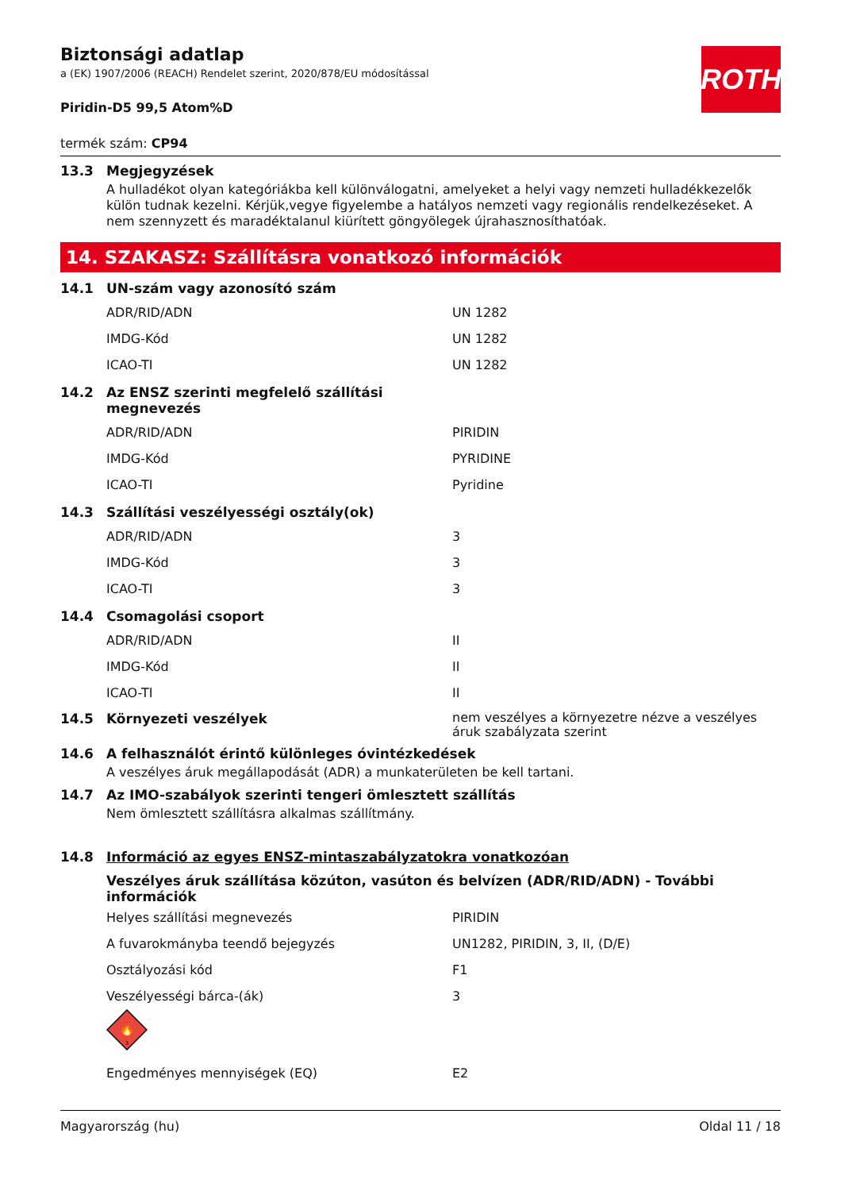ROTH
Biztonsági adatlap
a (EK) 1907/2006 (REACH) Rendelet szerint, 2020/878/EU módosítással
Piridin-D5 99,5 Atom%D
termék szám: CP94
13.3 Megjegyzések
A hulladékot olyan kategóriákba kell különválogatni, amelyeket a helyi vagy nemzeti hulladékkezelők külön tudnak kezelni. Kérjük,vegye figyelembe a hatályos nemzeti vagy regionális rendelkezéseket. A nem szennyzett és maradéktalanul kiürített göngyölegek újrahasznosíthatóak.
14. SZAKASZ: Szállításra vonatkozó információk
14.1 UN-szám vagy azonosító szám
| ADR/RID/ADN | UN 1282 |
| IMDG-Kód | UN 1282 |
| ICAO-TI | UN 1282 |
14.2 Az ENSZ szerinti megfelelő szállítási
megnevezés
| ADR/RID/ADN | PIRIDIN |
| IMDG-Kód | PYRIDINE |
| ICAO-TI | Pyridine |
14.3 Szállítási veszélyességi osztály(ok)
| ADR/RID/ADN | 3 |
| IMDG-Kód | 3 |
| ICAO-TI | 3 |
14.4 Csomagolási csoport
| ADR/RID/ADN | II |
| IMDG-Kód | II |
| ICAO-TI | II |
14.5 Környezeti veszélyek nem veszélyes a környezetre nézve a veszélyes áruk szabályzata szerint
14.6 A felhasználót érintő különleges óvintézkedések
A veszélyes áruk megállapodását (ADR) a munkaterületen be kell tartani.
14.7 Az IMO-szabályok szerinti tengeri ömlesztett szállítás
Nem ömlesztett szállításra alkalmas szállítmány.
14.8 Információ az egyes ENSZ-mintaszabályzatokra vonatkozóan
Veszélyes áruk szállítása közúton, vasúton és belvízen (ADR/RID/ADN) - További információk
| Helyes szállítási megnevezés | PIRIDIN |
| A fuvarokmányba teendő bejegyzés | UN1282, PIRIDIN, 3, II, (D/E) |
| Osztályozási kód | F1 |
| Veszélyességi bárca-(ák) | 3 |
🔥
3
| Engedményes mennyiségek (EQ) | E2 |
Magyarország (hu) Oldal 11 / 18